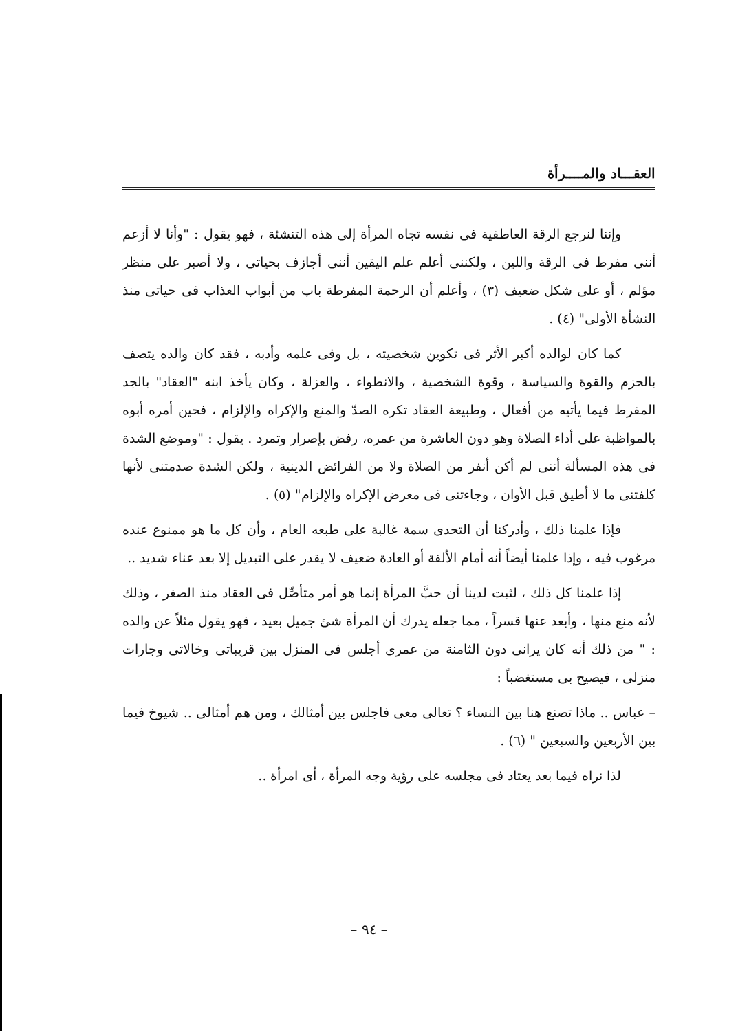العقـــاد والمــــرأة
وإننا لنرجع الرقة العاطفية فى نفسه تجاه المرأة إلى هذه التنشئة ، فهو يقول : "وأنا لا أزعم أننى مفرط فى الرقة واللين ، ولكننى أعلم علم اليقين أننى أجازف بحياتى ، ولا أصبر على منظر مؤلم ، أو على شكل ضعيف (٣) ، وأعلم أن الرحمة المفرطة باب من أبواب العذاب فى حياتى منذ النشأة الأولى" (٤) .
كما كان لوالده أكبر الأثر فى تكوين شخصيته ، بل وفى علمه وأدبه ، فقد كان والده يتصف بالحزم والقوة والسياسة ، وقوة الشخصية ، والانطواء ، والعزلة ، وكان يأخذ ابنه "العقاد" بالجد المفرط فيما يأتيه من أفعال ، وطبيعة العقاد تكره الصدّ والمنع والإكراه والإلزام ، فحين أمره أبوه بالمواظبة على أداء الصلاة وهو دون العاشرة من عمره، رفض بإصرار وتمرد . يقول : "وموضع الشدة فى هذه المسألة أننى لم أكن أنفر من الصلاة ولا من الفرائض الدينية ، ولكن الشدة صدمتنى لأنها كلفتنى ما لا أطيق قبل الأوان ، وجاءتنى فى معرض الإكراه والإلزام" (٥) .
فإذا علمنا ذلك ، وأدركنا أن التحدى سمة غالبة على طبعه العام ، وأن كل ما هو ممنوع عنده مرغوب فيه ، وإذا علمنا أيضاً أنه أمام الألفة أو العادة ضعيف لا يقدر على التبديل إلا بعد عناء شديد ..
إذا علمنا كل ذلك ، لثبت لدينا أن حبَّ المرأة إنما هو أمر متأصِّل فى العقاد منذ الصغر ، وذلك لأنه منع منها ، وأبعد عنها قسراً ، مما جعله يدرك أن المرأة شئ جميل بعيد ، فهو يقول مثلاً عن والده : " من ذلك أنه كان يرانى دون الثامنة من عمرى أجلس فى المنزل بين قريباتى وخالاتى وجارات منزلى ، فيصيح بى مستغضباً :
– عباس .. ماذا تصنع هنا بين النساء ؟ تعالى معى فاجلس بين أمثالك ، ومن هم أمثالى .. شيوخ فيما بين الأربعين والسبعين " (٦) .
لذا نراه فيما بعد يعتاد فى مجلسه على رؤية وجه المرأة ، أى امرأة ..
– ٩٤ –